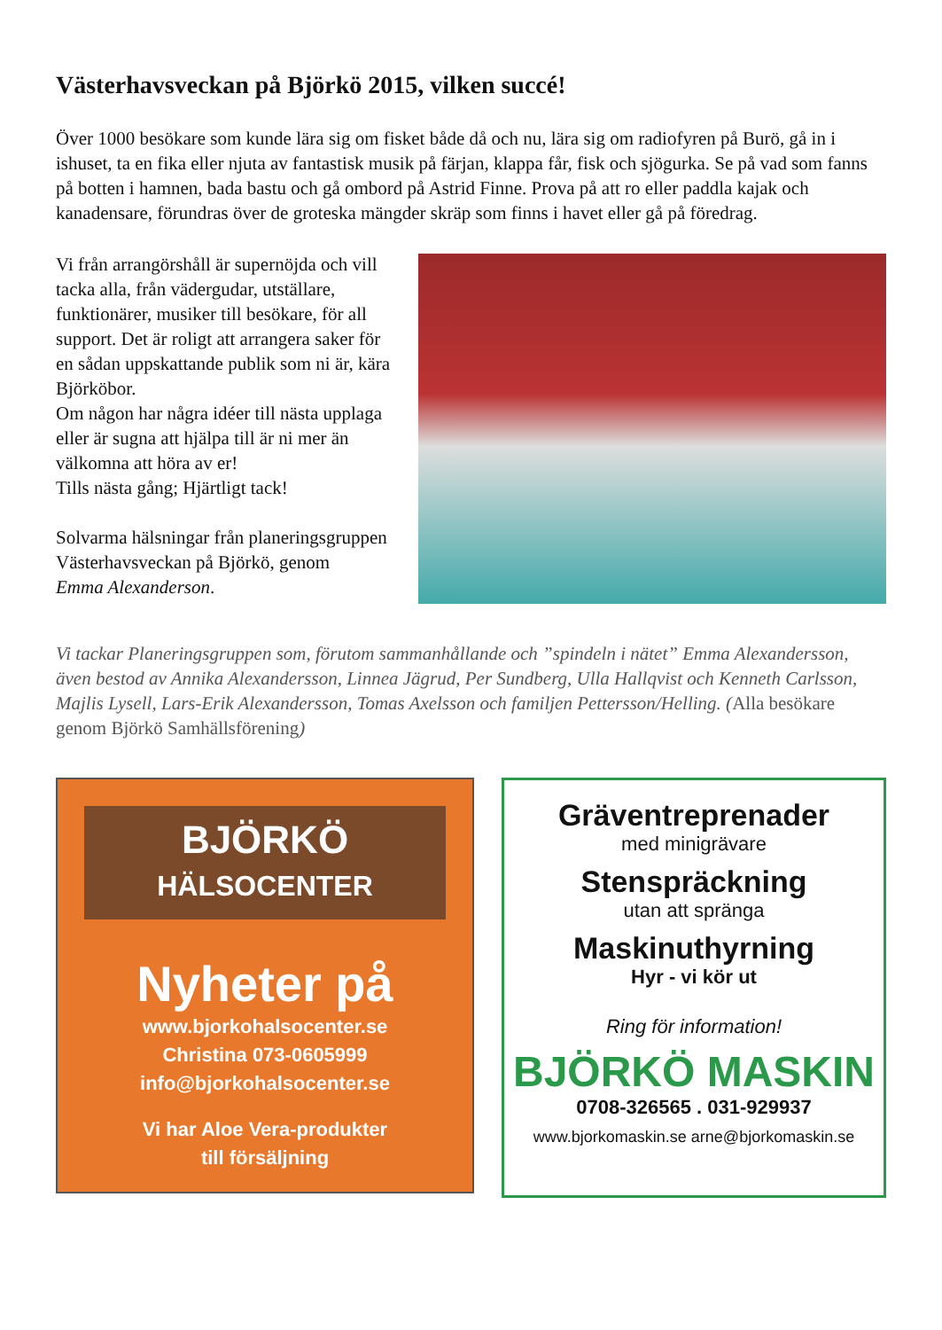Västerhavsveckan på Björkö 2015, vilken succé!
Över 1000 besökare som kunde lära sig om fisket både då och nu, lära sig om radiofyren på Burö, gå in i ishuset, ta en fika eller njuta av fantastisk musik på färjan, klappa får, fisk och sjögurka. Se på vad som fanns på botten i hamnen, bada bastu och gå ombord på Astrid Finne. Prova på att ro eller paddla kajak och kanadensare, förundras över de groteska mängder skräp som finns i havet eller gå på föredrag.
Vi från arrangörshåll är supernöjda och vill tacka alla, från vädergudar, utställare, funktionärer, musiker till besökare, för all support. Det är roligt att arrangera saker för en sådan uppskattande publik som ni är, kära Björköbor.
Om någon har några idéer till nästa upplaga eller är sugna att hjälpa till är ni mer än välkomna att höra av er!
Tills nästa gång; Hjärtligt tack!
Solvarma hälsningar från planeringsgruppen Västerhavsveckan på Björkö, genom
Emma Alexanderson.
Vi tackar Planeringsgruppen som, förutom sammanhållande och ”spindeln i nätet” Emma Alexandersson, även bestod av Annika Alexandersson, Linnea Jägrud, Per Sundberg, Ulla Hallqvist och Kenneth Carlsson, Majlis Lysell, Lars-Erik Alexandersson, Tomas Axelsson och familjen Pettersson/Helling. (Alla besökare genom Björkö Samhällsförening)
BJÖRKÖ
HÄLSOCENTER
Nyheter på
www.bjorkohalsocenter.se
Christina 073-0605999
info@bjorkohalsocenter.se
Vi har Aloe Vera-produkter
till försäljning
Gräventreprenader
med minigrävare
Stenspräckning
utan att spränga
Maskinuthyrning
Hyr - vi kör ut
Ring för information!
BJÖRKÖ MASKIN
0708-326565 . 031-929937
www.bjorkomaskin.se arne@bjorkomaskin.se